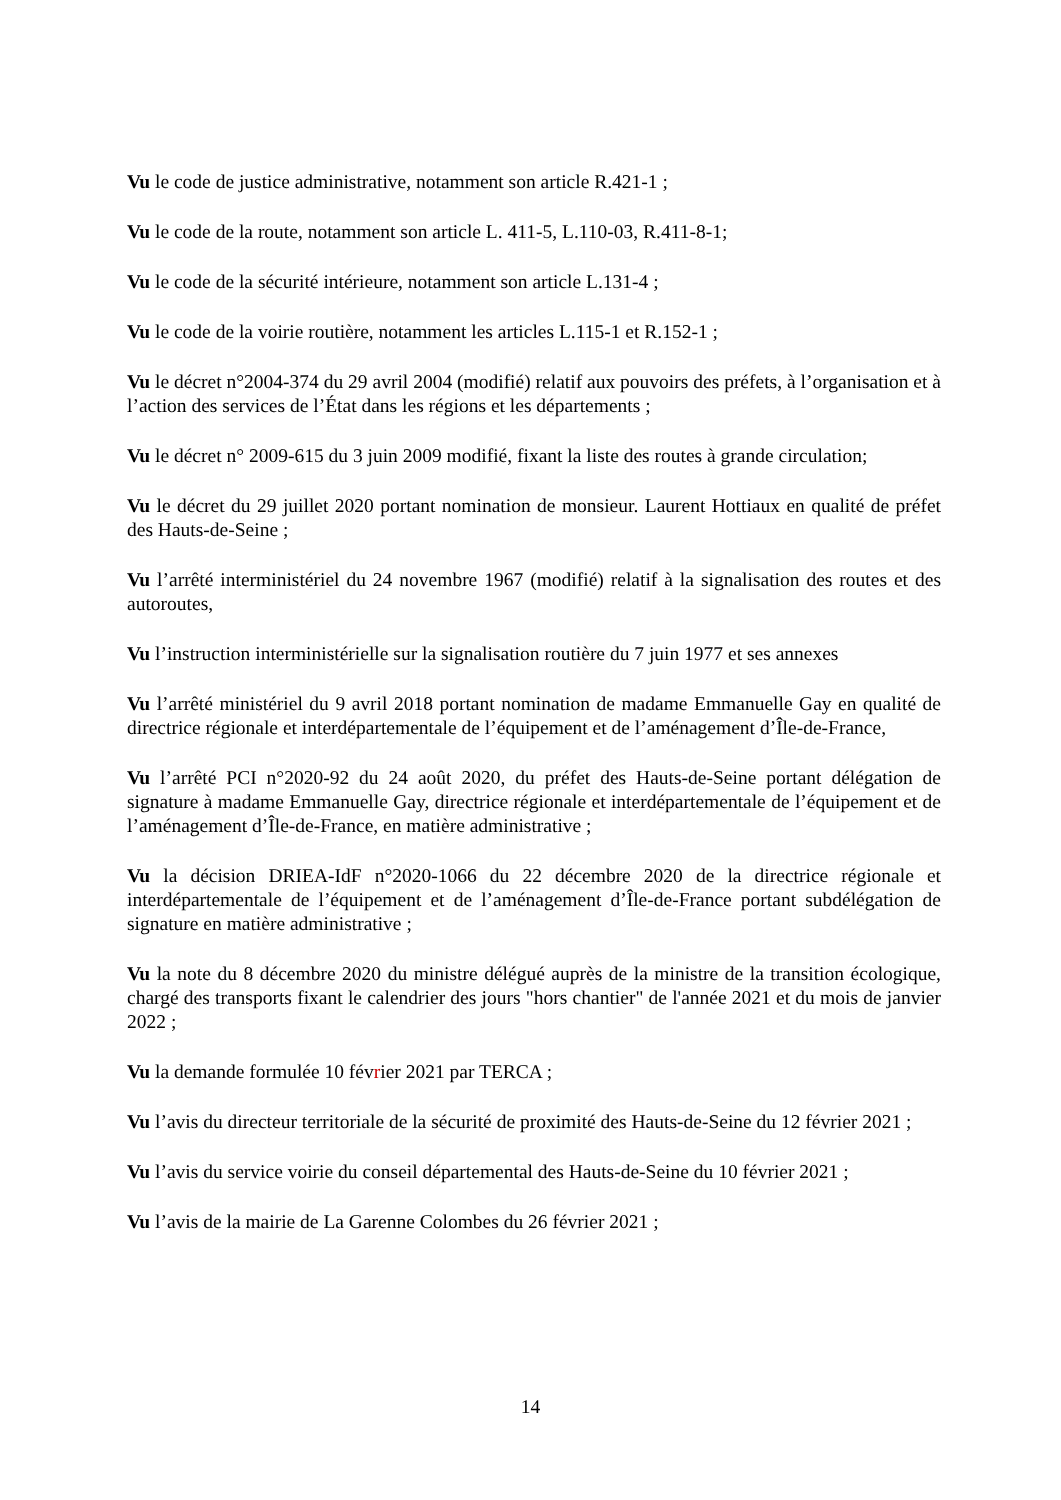Vu le code de justice administrative, notamment son article R.421-1 ;
Vu le code de la route, notamment son article L. 411-5, L.110-03, R.411-8-1;
Vu le code de la sécurité intérieure, notamment son article L.131-4 ;
Vu le code de la voirie routière, notamment les articles L.115-1 et R.152-1 ;
Vu le décret n°2004-374 du 29 avril 2004 (modifié) relatif aux pouvoirs des préfets, à l’organisation et à l’action des services de l’État dans les régions et les départements ;
Vu le décret n° 2009-615 du 3 juin 2009 modifié, fixant la liste des routes à grande circulation;
Vu le décret du 29 juillet 2020 portant nomination de monsieur. Laurent Hottiaux en qualité de préfet des Hauts-de-Seine ;
Vu l’arrêté interministériel du 24 novembre 1967 (modifié) relatif à la signalisation des routes et des autoroutes,
Vu l’instruction interministérielle sur la signalisation routière du 7 juin 1977 et ses annexes
Vu l’arrêté ministériel du 9 avril 2018 portant nomination de madame Emmanuelle Gay en qualité de directrice régionale et interdépartementale de l’équipement et de l’aménagement d’Île-de-France,
Vu l’arrêté PCI n°2020-92 du 24 août 2020, du préfet des Hauts-de-Seine portant délégation de signature à madame Emmanuelle Gay, directrice régionale et interdépartementale de l’équipement et de l’aménagement d’Île-de-France, en matière administrative ;
Vu la décision DRIEA-IdF n°2020-1066 du 22 décembre 2020 de la directrice régionale et interdépartementale de l’équipement et de l’aménagement d’Île-de-France portant subdélégation de signature en matière administrative ;
Vu la note du 8 décembre 2020 du ministre délégué auprès de la ministre de la transition écologique, chargé des transports fixant le calendrier des jours "hors chantier" de l'année 2021 et du mois de janvier 2022 ;
Vu la demande formulée 10 février 2021 par TERCA ;
Vu l’avis du directeur territoriale de la sécurité de proximité des Hauts-de-Seine du 12 février 2021 ;
Vu l’avis du service voirie du conseil départemental des Hauts-de-Seine du 10 février 2021 ;
Vu l’avis de la mairie de La Garenne Colombes du 26 février 2021 ;
14